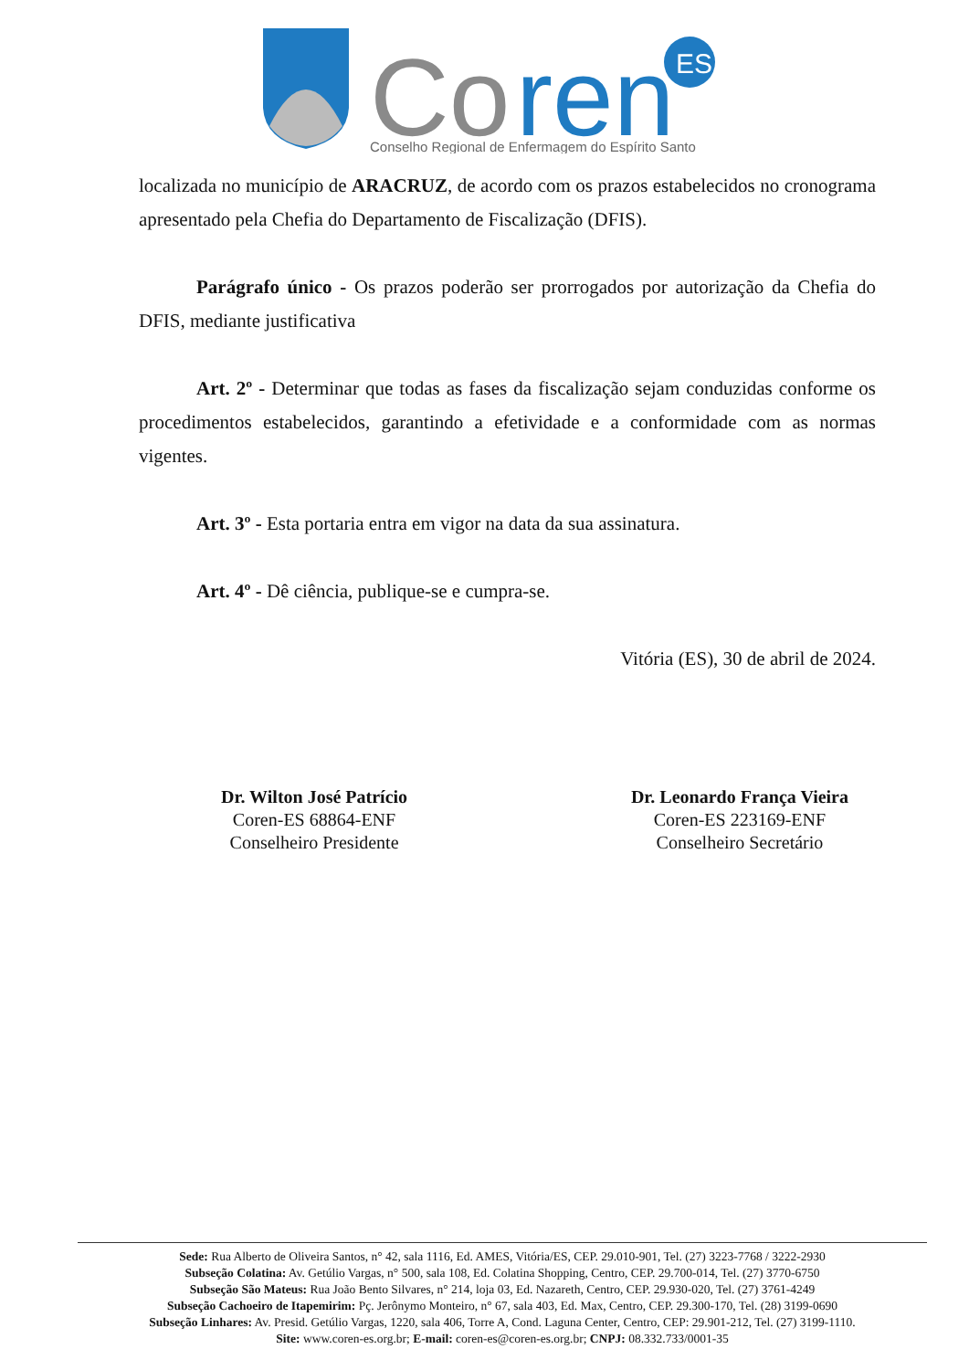Co
ren
ES
Conselho Regional de Enfermagem do Espírito Santo
localizada no município de ARACRUZ, de acordo com os prazos estabelecidos no cronograma apresentado pela Chefia do Departamento de Fiscalização (DFIS).
Parágrafo único - Os prazos poderão ser prorrogados por autorização da Chefia do DFIS, mediante justificativa
Art. 2º - Determinar que todas as fases da fiscalização sejam conduzidas conforme os procedimentos estabelecidos, garantindo a efetividade e a conformidade com as normas vigentes.
Art. 3º - Esta portaria entra em vigor na data da sua assinatura.
Art. 4º - Dê ciência, publique-se e cumpra-se.
Vitória (ES), 30 de abril de 2024.
Dr. Wilton José Patrício
Coren-ES 68864-ENF
Conselheiro Presidente
Dr. Leonardo França Vieira
Coren-ES 223169-ENF
Conselheiro Secretário
Sede: Rua Alberto de Oliveira Santos, n° 42, sala 1116, Ed. AMES, Vitória/ES, CEP. 29.010-901, Tel. (27) 3223-7768 / 3222-2930
Subseção Colatina: Av. Getúlio Vargas, n° 500, sala 108, Ed. Colatina Shopping, Centro, CEP. 29.700-014, Tel. (27) 3770-6750
Subseção São Mateus: Rua João Bento Silvares, n° 214, loja 03, Ed. Nazareth, Centro, CEP. 29.930-020, Tel. (27) 3761-4249
Subseção Cachoeiro de Itapemirim: Pç. Jerônymo Monteiro, n° 67, sala 403, Ed. Max, Centro, CEP. 29.300-170, Tel. (28) 3199-0690
Subseção Linhares: Av. Presid. Getúlio Vargas, 1220, sala 406, Torre A, Cond. Laguna Center, Centro, CEP: 29.901-212, Tel. (27) 3199-1110.
Site: www.coren-es.org.br; E-mail: coren-es@coren-es.org.br; CNPJ: 08.332.733/0001-35